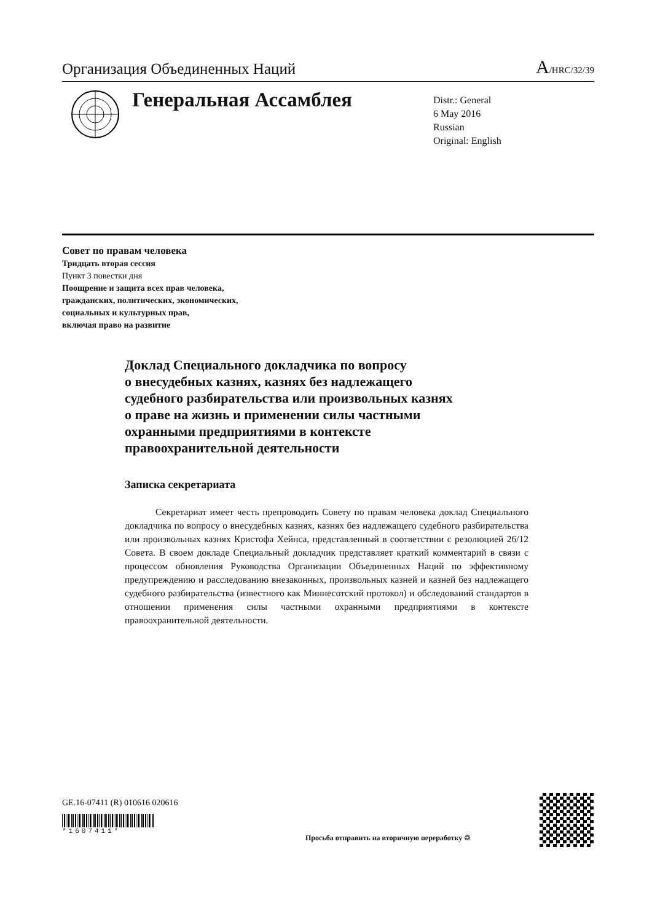Организация Объединенных Наций
A/HRC/32/39
Генеральная Ассамблея
Distr.: General
6 May 2016
Russian
Original: English
Совет по правам человека
Тридцать вторая сессия
Пункт 3 повестки дня
Поощрение и защита всех прав человека,
гражданских, политических, экономических,
социальных и культурных прав,
включая право на развитие
Доклад Специального докладчика по вопросу
о внесудебных казнях, казнях без надлежащего
судебного разбирательства или произвольных казнях
о праве на жизнь и применении силы частными
охранными предприятиями в контексте
правоохранительной деятельности
Записка секретариата
Секретариат имеет честь препроводить Совету по правам человека доклад Специального докладчика по вопросу о внесудебных казнях, казнях без надлежащего судебного разбирательства или произвольных казнях Кристофа Хейнса, представленный в соответствии с резолюцией 26/12 Совета. В своем докладе Специальный докладчик представляет краткий комментарий в связи с процессом обновления Руководства Организации Объединенных Наций по эффективному предупреждению и расследованию внезаконных, произвольных казней и казней без надлежащего судебного разбирательства (известного как Миннесотский протокол) и обследований стандартов в отношении применения силы частными охранными предприятиями в контексте правоохранительной деятельности.
GE.16-07411 (R) 010616 020616
*1607411*
Просьба отправить на вторичную переработку ♲